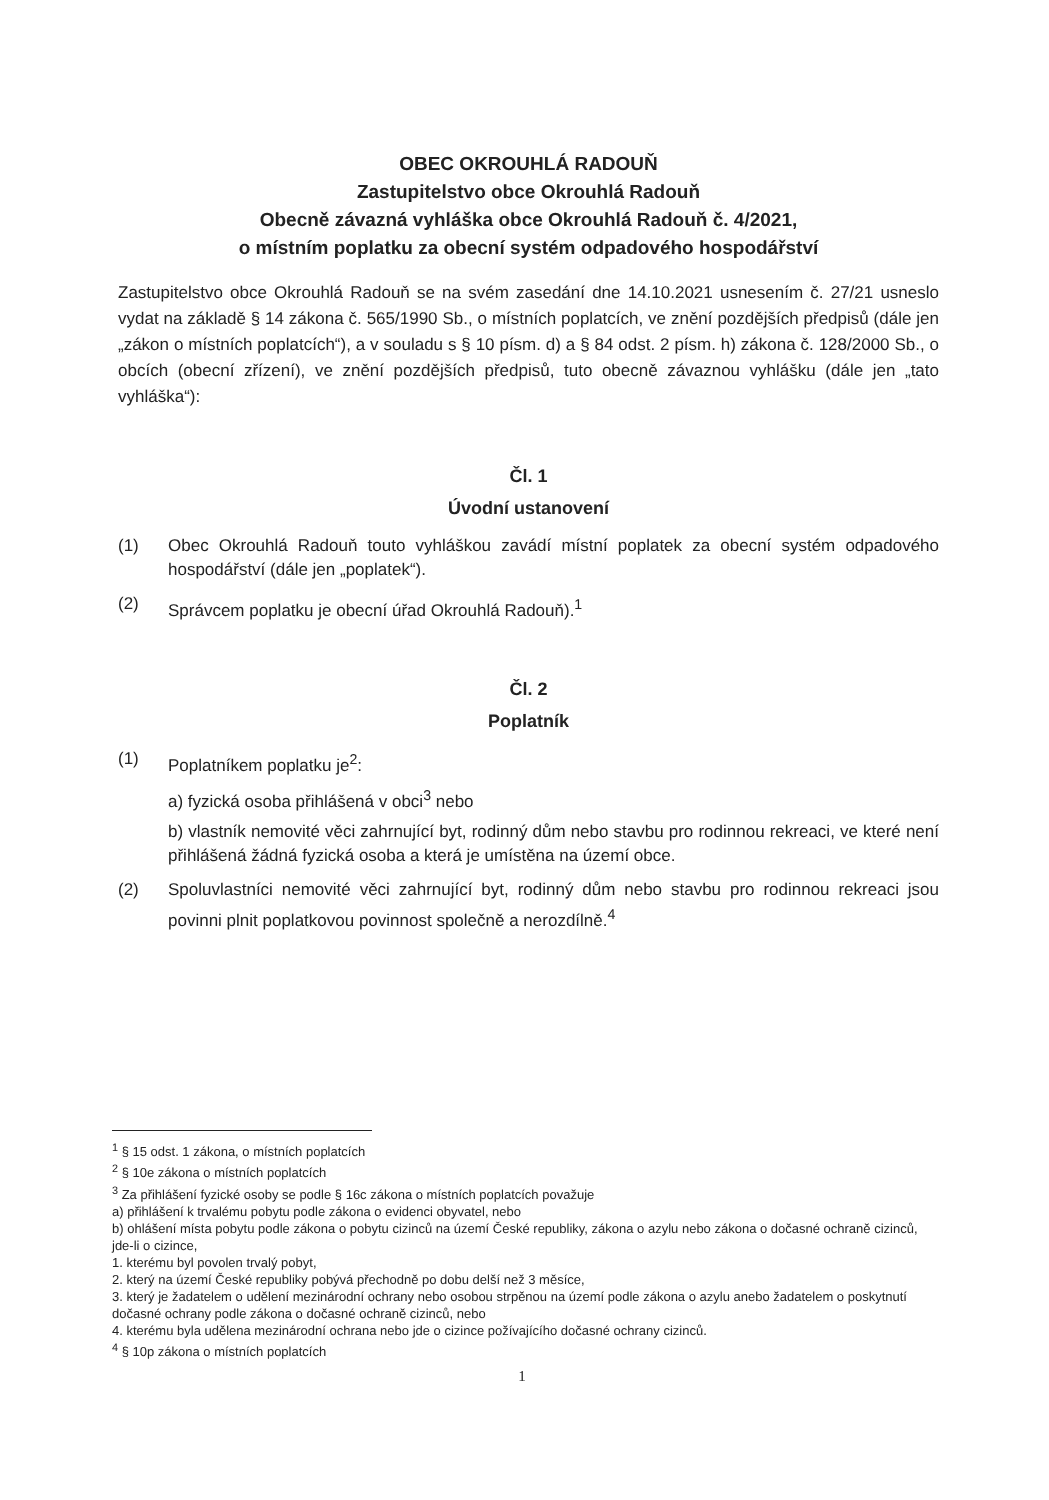OBEC OKROUHLÁ RADOUŇ
Zastupitelstvo obce Okrouhlá Radouň
Obecně závazná vyhláška obce Okrouhlá Radouň č. 4/2021,
o místním poplatku za obecní systém odpadového hospodářství
Zastupitelstvo obce Okrouhlá Radouň se na svém zasedání dne 14.10.2021 usnesením č. 27/21 usneslo vydat na základě § 14 zákona č. 565/1990 Sb., o místních poplatcích, ve znění pozdějších předpisů (dále jen „zákon o místních poplatcích“), a v souladu s § 10 písm. d) a § 84 odst. 2 písm. h) zákona č. 128/2000 Sb., o obcích (obecní zřízení), ve znění pozdějších předpisů, tuto obecně závaznou vyhlášku (dále jen „tato vyhláška“):
Čl. 1
Úvodní ustanovení
(1) Obec Okrouhlá Radouň touto vyhláškou zavádí místní poplatek za obecní systém odpadového hospodářství (dále jen „poplatek“).
(2) Správcem poplatku je obecní úřad Okrouhlá Radouň).<sup>1</sup>
Čl. 2
Poplatník
(1) Poplatníkem poplatku je<sup>2</sup>:
a) fyzická osoba přihlášená v obci<sup>3</sup> nebo
b) vlastník nemovité věci zahrnující byt, rodinný dům nebo stavbu pro rodinnou rekreaci, ve které není přihlášená žádná fyzická osoba a která je umístěna na území obce.
(2) Spoluvlastníci nemovité věci zahrnující byt, rodinný dům nebo stavbu pro rodinnou rekreaci jsou povinni plnit poplatkovou povinnost společně a nerozdílně.<sup>4</sup>
<sup>1</sup> § 15 odst. 1 zákona, o místních poplatcích
<sup>2</sup> § 10e zákona o místních poplatcích
<sup>3</sup> Za přihlášení fyzické osoby se podle § 16c zákona o místních poplatcích považuje
a) přihlášení k trvalému pobytu podle zákona o evidenci obyvatel, nebo
b) ohlášení místa pobytu podle zákona o pobytu cizinců na území České republiky, zákona o azylu nebo zákona o dočasné ochraně cizinců, jde-li o cizince,
1. kterému byl povolen trvalý pobyt,
2. který na území České republiky pobývá přechodně po dobu delší než 3 měsíce,
3. který je žadatelem o udělení mezinárodní ochrany nebo osobou strpěnou na území podle zákona o azylu anebo žadatelem o poskytnutí dočasné ochrany podle zákona o dočasné ochraně cizinců, nebo
4. kterému byla udělena mezinárodní ochrana nebo jde o cizince požívajícího dočasné ochrany cizinců.
<sup>4</sup> § 10p zákona o místních poplatcích
1